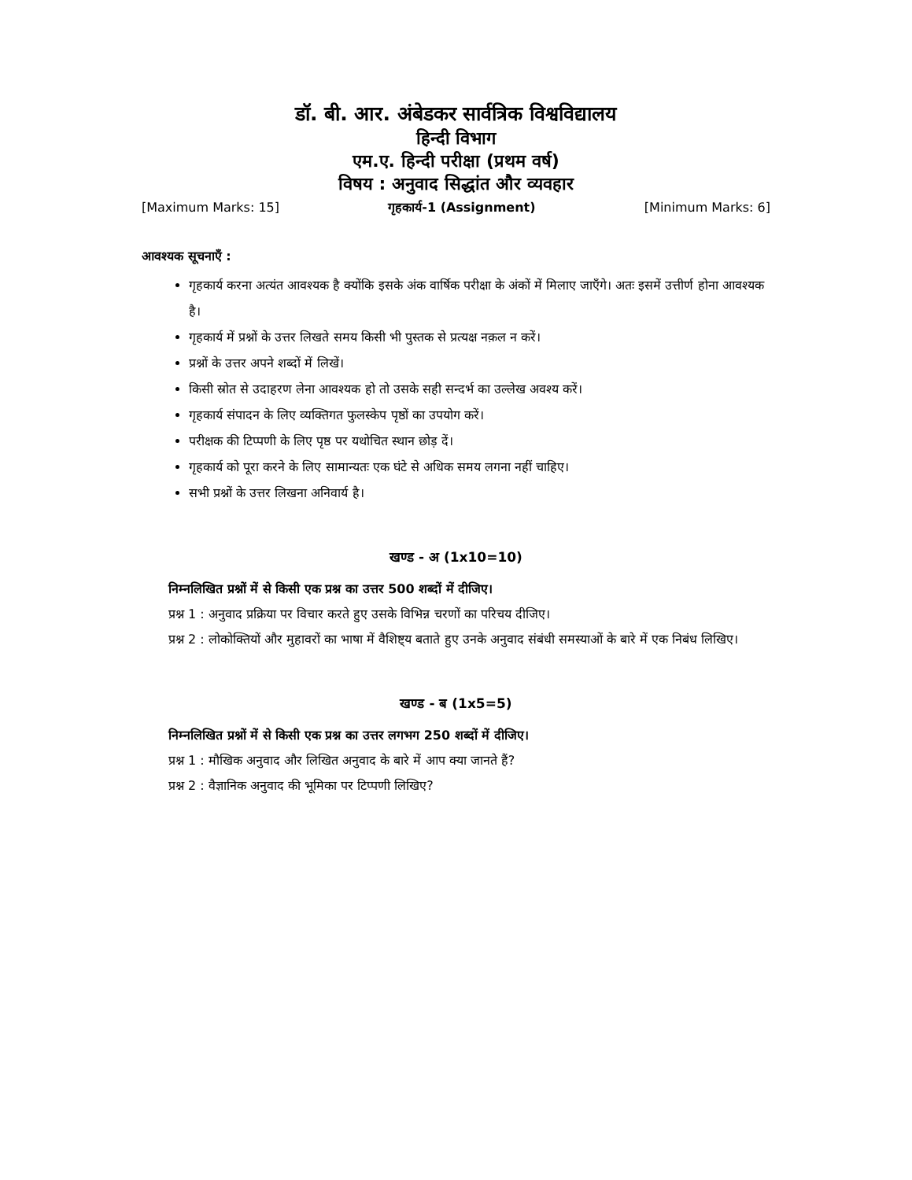डॉ. बी. आर. अंबेडकर सार्वत्रिक विश्वविद्यालय
हिन्दी विभाग
एम.ए. हिन्दी परीक्षा (प्रथम वर्ष)
विषय : अनुवाद सिद्धांत और व्यवहार
[Maximum Marks: 15] गृहकार्य-1 (Assignment) [Minimum Marks: 6]
आवश्यक सूचनाएँ :
गृहकार्य करना अत्यंत आवश्यक है क्योंकि इसके अंक वार्षिक परीक्षा के अंकों में मिलाए जाएँगे। अतः इसमें उत्तीर्ण होना आवश्यक है।
गृहकार्य में प्रश्नों के उत्तर लिखते समय किसी भी पुस्तक से प्रत्यक्ष नक़ल न करें।
प्रश्नों के उत्तर अपने शब्दों में लिखें।
किसी स्रोत से उदाहरण लेना आवश्यक हो तो उसके सही सन्दर्भ का उल्लेख अवश्य करें।
गृहकार्य संपादन के लिए व्यक्तिगत फुलस्केप पृष्ठों का उपयोग करें।
परीक्षक की टिप्पणी के लिए पृष्ठ पर यथोचित स्थान छोड़ दें।
गृहकार्य को पूरा करने के लिए सामान्यतः एक घंटे से अधिक समय लगना नहीं चाहिए।
सभी प्रश्नों के उत्तर लिखना अनिवार्य है।
खण्ड - अ (1x10=10)
निम्नलिखित प्रश्नों में से किसी एक प्रश्न का उत्तर 500 शब्दों में दीजिए।
प्रश्न 1 : अनुवाद प्रक्रिया पर विचार करते हुए उसके विभिन्न चरणों का परिचय दीजिए।
प्रश्न 2 : लोकोक्तियों और मुहावरों का भाषा में वैशिष्ट्य बताते हुए उनके अनुवाद संबंधी समस्याओं के बारे में एक निबंध लिखिए।
खण्ड - ब (1x5=5)
निम्नलिखित प्रश्नों में से किसी एक प्रश्न का उत्तर लगभग 250 शब्दों में दीजिए।
प्रश्न 1 : मौखिक अनुवाद और लिखित अनुवाद के बारे में आप क्या जानते हैं?
प्रश्न 2 : वैज्ञानिक अनुवाद की भूमिका पर टिप्पणी लिखिए?